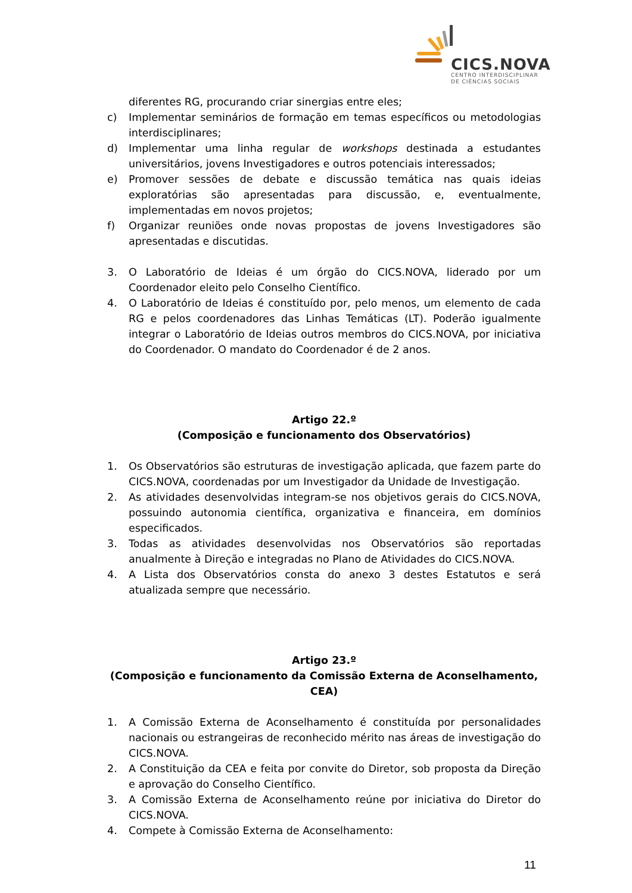CICS.NOVA
CENTRO INTERDISCIPLINAR
DE CIÊNCIAS SOCIAIS
diferentes RG, procurando criar sinergias entre eles;
c) Implementar seminários de formação em temas específicos ou metodologias interdisciplinares;
d) Implementar uma linha regular de workshops destinada a estudantes universitários, jovens Investigadores e outros potenciais interessados;
e) Promover sessões de debate e discussão temática nas quais ideias exploratórias são apresentadas para discussão, e, eventualmente, implementadas em novos projetos;
f) Organizar reuniões onde novas propostas de jovens Investigadores são apresentadas e discutidas.
3. O Laboratório de Ideias é um órgão do CICS.NOVA, liderado por um Coordenador eleito pelo Conselho Científico.
4. O Laboratório de Ideias é constituído por, pelo menos, um elemento de cada RG e pelos coordenadores das Linhas Temáticas (LT). Poderão igualmente integrar o Laboratório de Ideias outros membros do CICS.NOVA, por iniciativa do Coordenador. O mandato do Coordenador é de 2 anos.
Artigo 22.º
(Composição e funcionamento dos Observatórios)
1. Os Observatórios são estruturas de investigação aplicada, que fazem parte do CICS.NOVA, coordenadas por um Investigador da Unidade de Investigação.
2. As atividades desenvolvidas integram-se nos objetivos gerais do CICS.NOVA, possuindo autonomia científica, organizativa e financeira, em domínios especificados.
3. Todas as atividades desenvolvidas nos Observatórios são reportadas anualmente à Direção e integradas no Plano de Atividades do CICS.NOVA.
4. A Lista dos Observatórios consta do anexo 3 destes Estatutos e será atualizada sempre que necessário.
Artigo 23.º
(Composição e funcionamento da Comissão Externa de Aconselhamento, CEA)
1. A Comissão Externa de Aconselhamento é constituída por personalidades nacionais ou estrangeiras de reconhecido mérito nas áreas de investigação do CICS.NOVA.
2. A Constituição da CEA e feita por convite do Diretor, sob proposta da Direção e aprovação do Conselho Científico.
3. A Comissão Externa de Aconselhamento reúne por iniciativa do Diretor do CICS.NOVA.
4. Compete à Comissão Externa de Aconselhamento:
11